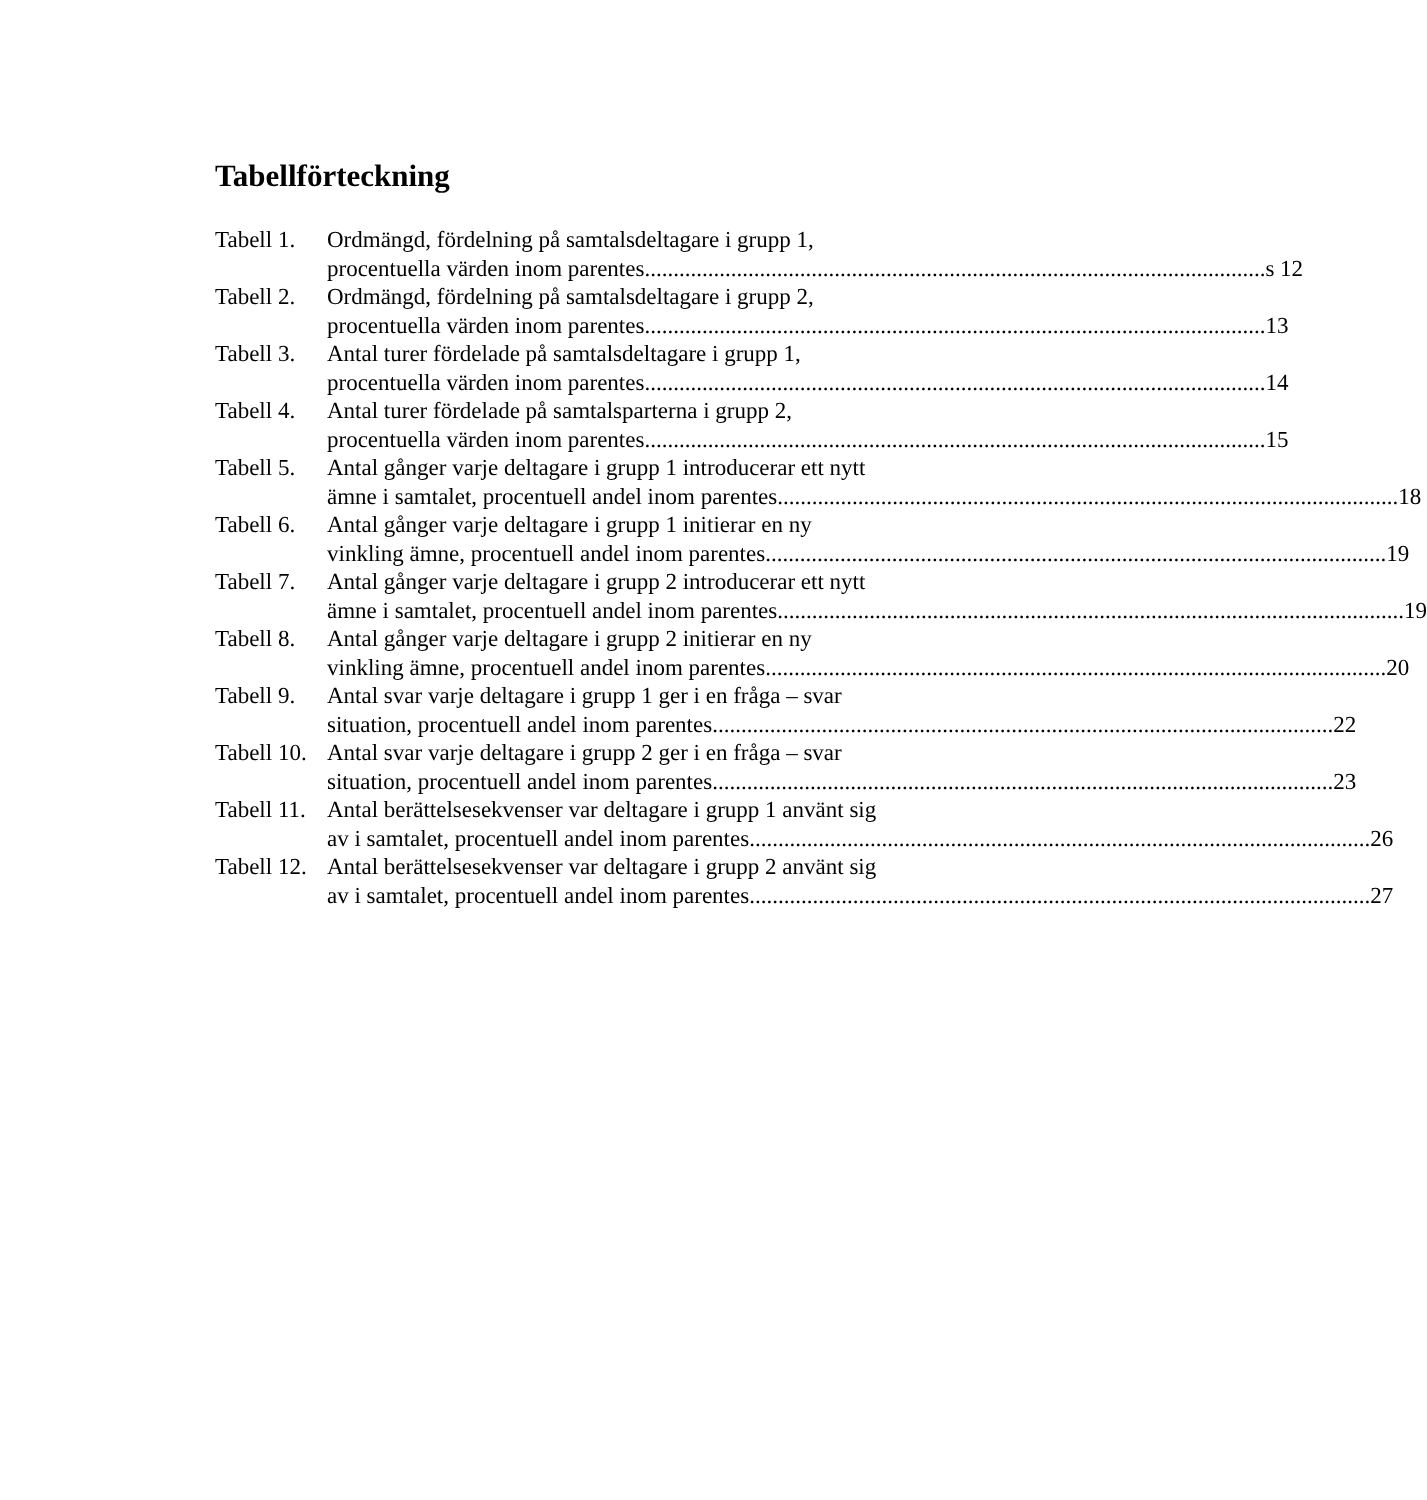Tabellförteckning
Tabell 1.
Ordmängd, fördelning på samtalsdeltagare i grupp 1,
procentuella värden inom parentes s 12
Tabell 2.
Ordmängd, fördelning på samtalsdeltagare i grupp 2,
procentuella värden inom parentes 13
Tabell 3.
Antal turer fördelade på samtalsdeltagare i grupp 1,
procentuella värden inom parentes 14
Tabell 4.
Antal turer fördelade på samtalsparterna i grupp 2,
procentuella värden inom parentes 15
Tabell 5.
Antal gånger varje deltagare i grupp 1 introducerar ett nytt
ämne i samtalet, procentuell andel inom parentes 18
Tabell 6.
Antal gånger varje deltagare i grupp 1 initierar en ny
vinkling ämne, procentuell andel inom parentes 19
Tabell 7.
Antal gånger varje deltagare i grupp 2 introducerar ett nytt
ämne i samtalet, procentuell andel inom parentes. 19
Tabell 8.
Antal gånger varje deltagare i grupp 2 initierar en ny
vinkling ämne, procentuell andel inom parentes 20
Tabell 9.
Antal svar varje deltagare i grupp 1 ger i en fråga – svar
situation, procentuell andel inom parentes 22
Tabell 10.
Antal svar varje deltagare i grupp 2 ger i en fråga – svar
situation, procentuell andel inom parentes 23
Tabell 11.
Antal berättelsesekvenser var deltagare i grupp 1 använt sig
av i samtalet, procentuell andel inom parentes 26
Tabell 12.
Antal berättelsesekvenser var deltagare i grupp 2 använt sig
av i samtalet, procentuell andel inom parentes 27